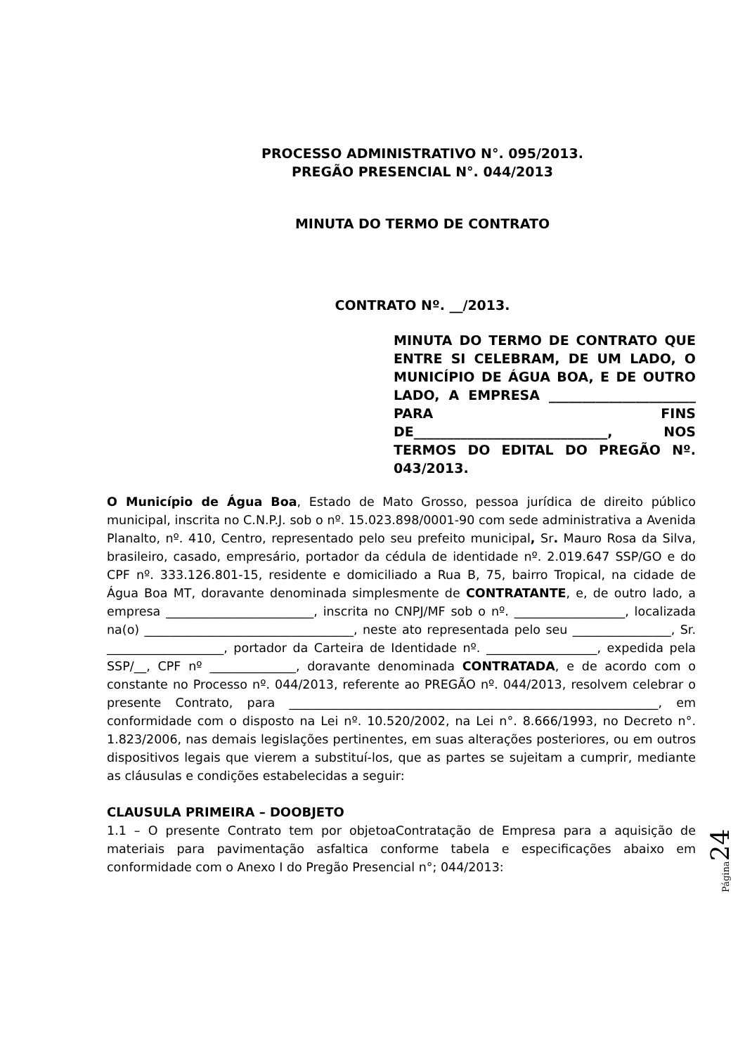PROCESSO ADMINISTRATIVO N°. 095/2013.
PREGÃO PRESENCIAL N°. 044/2013
MINUTA DO TERMO DE CONTRATO
CONTRATO Nº. __/2013.
MINUTA DO TERMO DE CONTRATO QUE ENTRE SI CELEBRAM, DE UM LADO, O MUNICÍPIO DE ÁGUA BOA, E DE OUTRO LADO, A EMPRESA ______________________ PARA FINS DE_____________________________, NOS TERMOS DO EDITAL DO PREGÃO Nº. 043/2013.
O Município de Água Boa, Estado de Mato Grosso, pessoa jurídica de direito público municipal, inscrita no C.N.P.J. sob o nº. 15.023.898/0001-90 com sede administrativa a Avenida Planalto, nº. 410, Centro, representado pelo seu prefeito municipal, Sr. Mauro Rosa da Silva, brasileiro, casado, empresário, portador da cédula de identidade nº. 2.019.647 SSP/GO e do CPF nº. 333.126.801-15, residente e domiciliado a Rua B, 75, bairro Tropical, na cidade de Água Boa MT, doravante denominada simplesmente de CONTRATANTE, e, de outro lado, a empresa ________________________, inscrita no CNPJ/MF sob o nº. __________________, localizada na(o) __________________________________, neste ato representada pelo seu ________________, Sr. ___________________, portador da Carteira de Identidade nº. __________________, expedida pela SSP/__, CPF nº ______________, doravante denominada CONTRATADA, e de acordo com o constante no Processo nº. 044/2013, referente ao PREGÃO nº. 044/2013, resolvem celebrar o presente Contrato, para ____________________________________________________________, em conformidade com o disposto na Lei nº. 10.520/2002, na Lei n°. 8.666/1993, no Decreto n°. 1.823/2006, nas demais legislações pertinentes, em suas alterações posteriores, ou em outros dispositivos legais que vierem a substituí-los, que as partes se sujeitam a cumprir, mediante as cláusulas e condições estabelecidas a seguir:
CLAUSULA PRIMEIRA – DOOBJETO
1.1 – O presente Contrato tem por objetoaContratação de Empresa para a aquisição de materiais para pavimentação asfaltica conforme tabela e especificações abaixo em conformidade com o Anexo I do Pregão Presencial n°; 044/2013:
Página 24